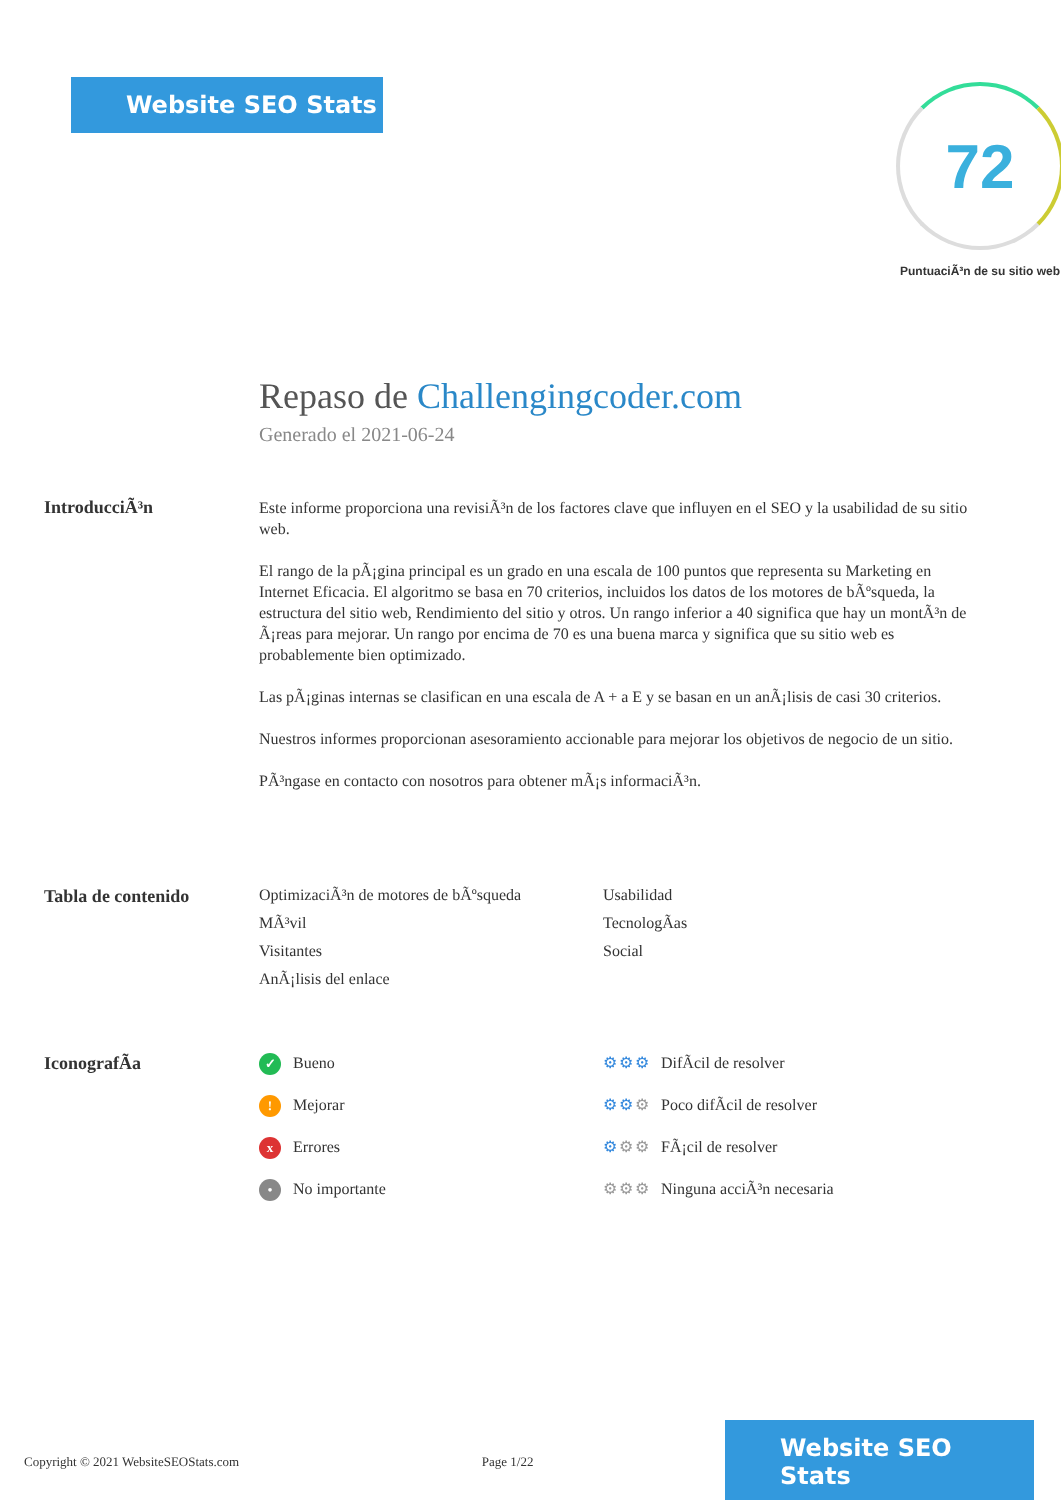Website SEO Stats
72
PuntuaciÃ³n de su sitio web
Repaso de Challengingcoder.com
Generado el 2021-06-24
IntroducciÃ³n
Este informe proporciona una revisiÃ³n de los factores clave que influyen en el SEO y la usabilidad de su sitio web.
El rango de la pÃ¡gina principal es un grado en una escala de 100 puntos que representa su Marketing en Internet Eficacia. El algoritmo se basa en 70 criterios, incluidos los datos de los motores de bÃºsqueda, la estructura del sitio web, Rendimiento del sitio y otros. Un rango inferior a 40 significa que hay un montÃ³n de Ã¡reas para mejorar. Un rango por encima de 70 es una buena marca y significa que su sitio web es probablemente bien optimizado.
Las pÃ¡ginas internas se clasifican en una escala de A + a E y se basan en un anÃ¡lisis de casi 30 criterios.
Nuestros informes proporcionan asesoramiento accionable para mejorar los objetivos de negocio de un sitio.
PÃ³ngase en contacto con nosotros para obtener mÃ¡s informaciÃ³n.
Tabla de contenido OptimizaciÃ³n de motores de bÃºsqueda
Usabilidad
MÃ³vil
TecnologÃas
Visitantes
Social
AnÃ¡lisis del enlace
IconografÃa
✓ Bueno
⚙⚙⚙ DifÃcil de resolver
! Mejorar
⚙⚙⚙ Poco difÃcil de resolver
x Errores
⚙⚙⚙ FÃ¡cil de resolver
• No importante
⚙⚙⚙ Ninguna acciÃ³n necesaria
Copyright © 2021 WebsiteSEOStats.com Page 1/22
Website SEO Stats